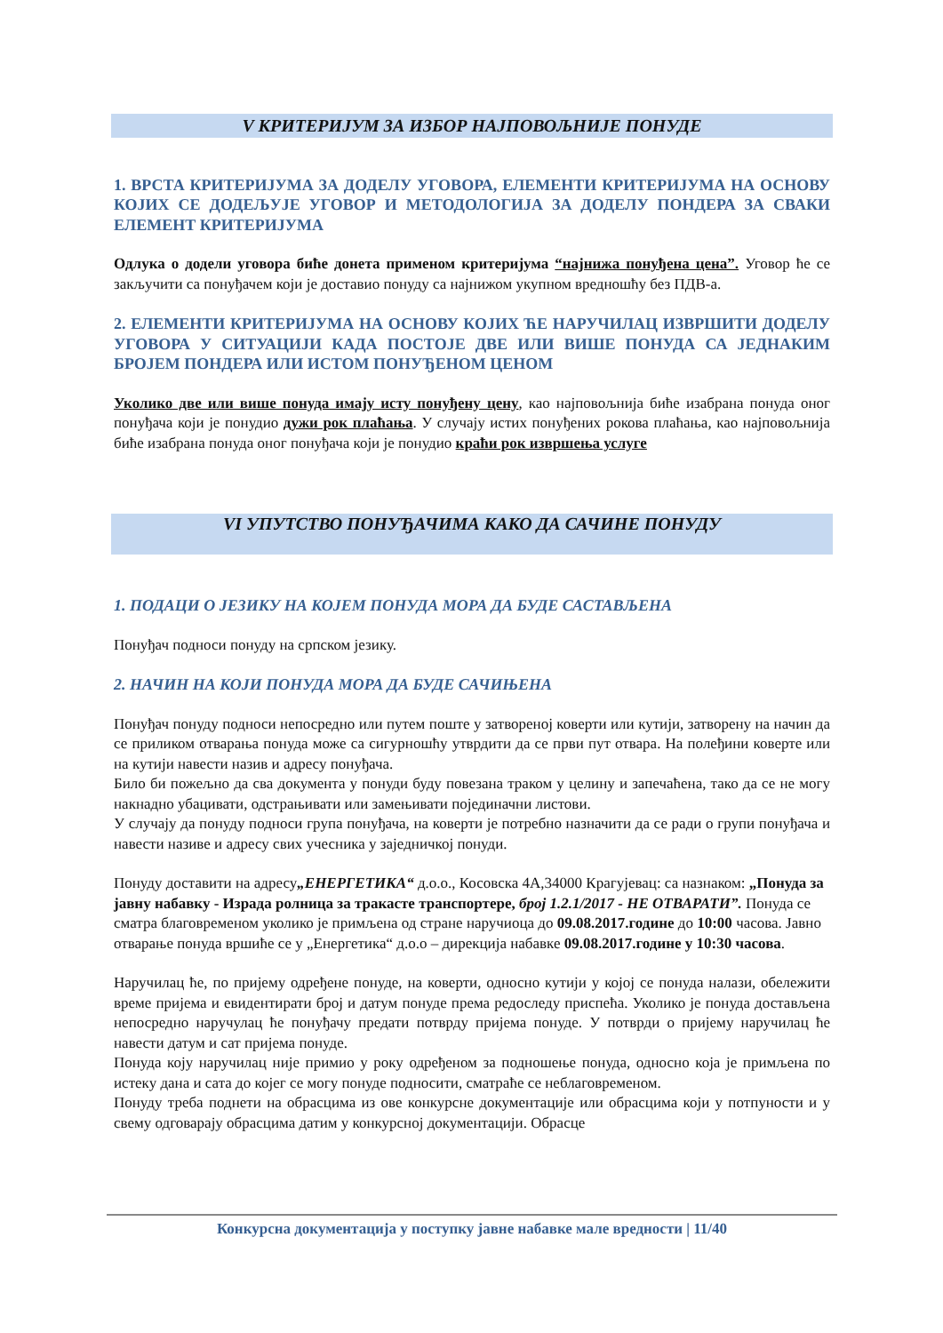V КРИТЕРИЈУМ ЗА ИЗБОР НАЈПОВОЉНИЈЕ ПОНУДЕ
1. ВРСТА КРИТЕРИЈУМА ЗА ДОДЕЛУ УГОВОРА, ЕЛЕМЕНТИ КРИТЕРИЈУМА НА ОСНОВУ КОЈИХ СЕ ДОДЕЉУЈЕ УГОВОР И МЕТОДОЛОГИЈА ЗА ДОДЕЛУ ПОНДЕРА ЗА СВАКИ ЕЛЕМЕНТ КРИТЕРИЈУМА
Одлука о додели уговора биће донета применом критеријума “најнижа понуђена цена”. Уговор ће се закључити са понуђачем који је доставио понуду са најнижом укупном вредношћу без ПДВ-а.
2. ЕЛЕМЕНТИ КРИТЕРИЈУМА НА ОСНОВУ КОЈИХ ЋЕ НАРУЧИЛАЦ ИЗВРШИТИ ДОДЕЛУ УГОВОРА У СИТУАЦИЈИ КАДА ПОСТОЈЕ ДВЕ ИЛИ ВИШЕ ПОНУДА СА ЈЕДНАКИМ БРОЈЕМ ПОНДЕРА ИЛИ ИСТОМ ПОНУЂЕНОМ ЦЕНОМ
Уколико две или више понуда имају исту понуђену цену, као најповољнија биће изабрана понуда оног понуђача који је понудио дужи рок плаћања. У случају истих понуђених рокова плаћања, као најповољнија биће изабрана понуда оног понуђача који је понудио краћи рок извршења услуге
VI УПУТСТВО ПОНУЂАЧИМА КАКО ДА САЧИНЕ ПОНУДУ
1. ПОДАЦИ О ЈЕЗИКУ НА КОЈЕМ ПОНУДА МОРА ДА БУДЕ САСТАВЉЕНА
Понуђач подноси понуду на српском језику.
2. НАЧИН НА КОЈИ ПОНУДА МОРА ДА БУДЕ САЧИЊЕНА
Понуђач понуду подноси непосредно или путем поште у затвореној коверти или кутији, затворену на начин да се приликом отварања понуда може са сигурношћу утврдити да се први пут отвара. На полеђини коверте или на кутији навести назив и адресу понуђача.
Било би пожељно да сва документа у понуди буду повезана траком у целину и запечаћена, тако да се не могу накнадно убацивати, одстрањивати или замењивати појединачни листови.
У случају да понуду подноси група понуђача, на коверти је потребно назначити да се ради о групи понуђача и навести називе и адресу свих учесника у заједничкој понуди.
Понуду доставити на адресу„ЕНЕРГЕТИКА“ д.о.о., Косовска 4А,34000 Крагујевац: са назнаком: „Понуда за јавну набавку - Израда ролница за тракасте транспортере, број 1.2.1/2017 - НЕ ОТВАРАТИ”. Понуда се сматра благовременом уколико је примљена од стране наручиоца до 09.08.2017.године до 10:00 часова. Јавно отварање понуда вршиће се у „Енергетика“ д.о.о – дирекција набавке 09.08.2017.године у 10:30 часова.
Наручилац ће, по пријему одређене понуде, на коверти, односно кутији у којој се понуда налази, обележити време пријема и евидентирати број и датум понуде према редоследу приспећа. Уколико је понуда достављена непосредно наручулац ће понуђачу предати потврду пријема понуде. У потврди о пријему наручилац ће навести датум и сат пријема понуде.
Понуда коју наручилац није примио у року одређеном за подношење понуда, односно која је примљена по истеку дана и сата до којег се могу понуде подносити, сматраће се неблаговременом.
Понуду треба поднети на обрасцима из ове конкурсне документације или обрасцима који у потпуности и у свему одговарају обрасцима датим у конкурсној документацији. Обрасце
Конкурсна документација у поступку јавне набавке мале вредности | 11/40